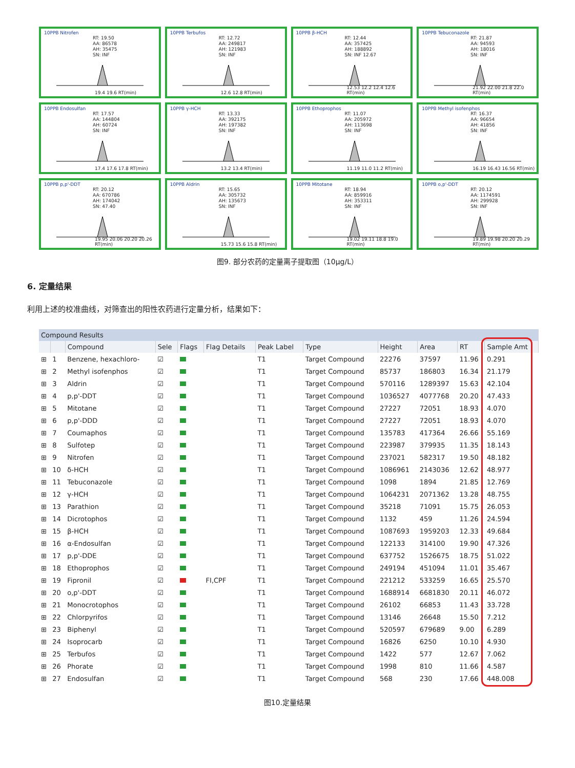10PPB Nitrofen
RT: 19.50
AA: 86578
AH: 35475
SN: INF
19.4 19.6 RT(min)
10PPB Terbufos
RT: 12.72
AA: 249817
AH: 121983
SN: INF
12.6 12.8 RT(min)
10PPB β-HCH
RT: 12.44
AA: 357425
AH: 188892
SN: INF 12.67
12.53 12.2 12.4 12.6 RT(min)
10PPB Tebuconazole
RT: 21.87
AA: 94593
AH: 18016
SN: INF
21.92 22.00 21.8 22.0 RT(min)
10PPB Endosulfan
RT: 17.57
AA: 144804
AH: 60724
SN: INF
17.4 17.6 17.8 RT(min)
10PPB γ-HCH
RT: 13.33
AA: 392175
AH: 197382
SN: INF
13.2 13.4 RT(min)
10PPB Ethoprophos
RT: 11.07
AA: 205972
AH: 113698
SN: INF
11.19 11.0 11.2 RT(min)
10PPB Methyl isofenphos
RT: 16.37
AA: 96654
AH: 41856
SN: INF
16.19 16.43 16.56 RT(min)
10PPB p,p'-DDT
RT: 20.12
AA: 670786
AH: 174042
SN: 47.40
19.95 20.06 20.20 20.26 RT(min)
10PPB Aldrin
RT: 15.65
AA: 305732
AH: 135673
SN: INF
15.73 15.6 15.8 RT(min)
10PPB Mitotane
RT: 18.94
AA: 859916
AH: 353311
SN: INF
19.02 19.11 18.8 19.0 RT(min)
10PPB o,p'-DDT
RT: 20.12
AA: 1174591
AH: 299928
SN: INF
19.89 19.98 20.20 20.29 RT(min)
图9. 部分农药的定量离子提取图（10μg/L）
6. 定量结果
利用上述的校准曲线，对筛查出的阳性农药进行定量分析，结果如下：
Compound Results
| | | Compound | Sele | Flags | Flag Details | Peak Label | Type | Height | Area | RT | Sample Amt |
| --- | --- | --- | --- | --- | --- | --- | --- | --- | --- | --- | --- |
| ⊞ | 1 | Benzene, hexachloro- | ☑ | | | T1 | Target Compound | 22276 | 37597 | 11.96 | 0.291 |
| ⊞ | 2 | Methyl isofenphos | ☑ | | | T1 | Target Compound | 85737 | 186803 | 16.34 | 21.179 |
| ⊞ | 3 | Aldrin | ☑ | | | T1 | Target Compound | 570116 | 1289397 | 15.63 | 42.104 |
| ⊞ | 4 | p,p'-DDT | ☑ | | | T1 | Target Compound | 1036527 | 4077768 | 20.20 | 47.433 |
| ⊞ | 5 | Mitotane | ☑ | | | T1 | Target Compound | 27227 | 72051 | 18.93 | 4.070 |
| ⊞ | 6 | p,p'-DDD | ☑ | | | T1 | Target Compound | 27227 | 72051 | 18.93 | 4.070 |
| ⊞ | 7 | Coumaphos | ☑ | | | T1 | Target Compound | 135783 | 417364 | 26.66 | 55.169 |
| ⊞ | 8 | Sulfotep | ☑ | | | T1 | Target Compound | 223987 | 379935 | 11.35 | 18.143 |
| ⊞ | 9 | Nitrofen | ☑ | | | T1 | Target Compound | 237021 | 582317 | 19.50 | 48.182 |
| ⊞ | 10 | δ-HCH | ☑ | | | T1 | Target Compound | 1086961 | 2143036 | 12.62 | 48.977 |
| ⊞ | 11 | Tebuconazole | ☑ | | | T1 | Target Compound | 1098 | 1894 | 21.85 | 12.769 |
| ⊞ | 12 | γ-HCH | ☑ | | | T1 | Target Compound | 1064231 | 2071362 | 13.28 | 48.755 |
| ⊞ | 13 | Parathion | ☑ | | | T1 | Target Compound | 35218 | 71091 | 15.75 | 26.053 |
| ⊞ | 14 | Dicrotophos | ☑ | | | T1 | Target Compound | 1132 | 459 | 11.26 | 24.594 |
| ⊞ | 15 | β-HCH | ☑ | | | T1 | Target Compound | 1087693 | 1959203 | 12.33 | 49.684 |
| ⊞ | 16 | α-Endosulfan | ☑ | | | T1 | Target Compound | 122133 | 314100 | 19.90 | 47.326 |
| ⊞ | 17 | p,p'-DDE | ☑ | | | T1 | Target Compound | 637752 | 1526675 | 18.75 | 51.022 |
| ⊞ | 18 | Ethoprophos | ☑ | | | T1 | Target Compound | 249194 | 451094 | 11.01 | 35.467 |
| ⊞ | 19 | Fipronil | ☑ | | FI,CPF | T1 | Target Compound | 221212 | 533259 | 16.65 | 25.570 |
| ⊞ | 20 | o,p'-DDT | ☑ | | | T1 | Target Compound | 1688914 | 6681830 | 20.11 | 46.072 |
| ⊞ | 21 | Monocrotophos | ☑ | | | T1 | Target Compound | 26102 | 66853 | 11.43 | 33.728 |
| ⊞ | 22 | Chlorpyrifos | ☑ | | | T1 | Target Compound | 13146 | 26648 | 15.50 | 7.212 |
| ⊞ | 23 | Biphenyl | ☑ | | | T1 | Target Compound | 520597 | 679689 | 9.00 | 6.289 |
| ⊞ | 24 | Isoprocarb | ☑ | | | T1 | Target Compound | 16826 | 6250 | 10.10 | 4.930 |
| ⊞ | 25 | Terbufos | ☑ | | | T1 | Target Compound | 1422 | 577 | 12.67 | 7.062 |
| ⊞ | 26 | Phorate | ☑ | | | T1 | Target Compound | 1998 | 810 | 11.66 | 4.587 |
| ⊞ | 27 | Endosulfan | ☑ | | | T1 | Target Compound | 568 | 230 | 17.66 | 448.008 |
图10.定量结果